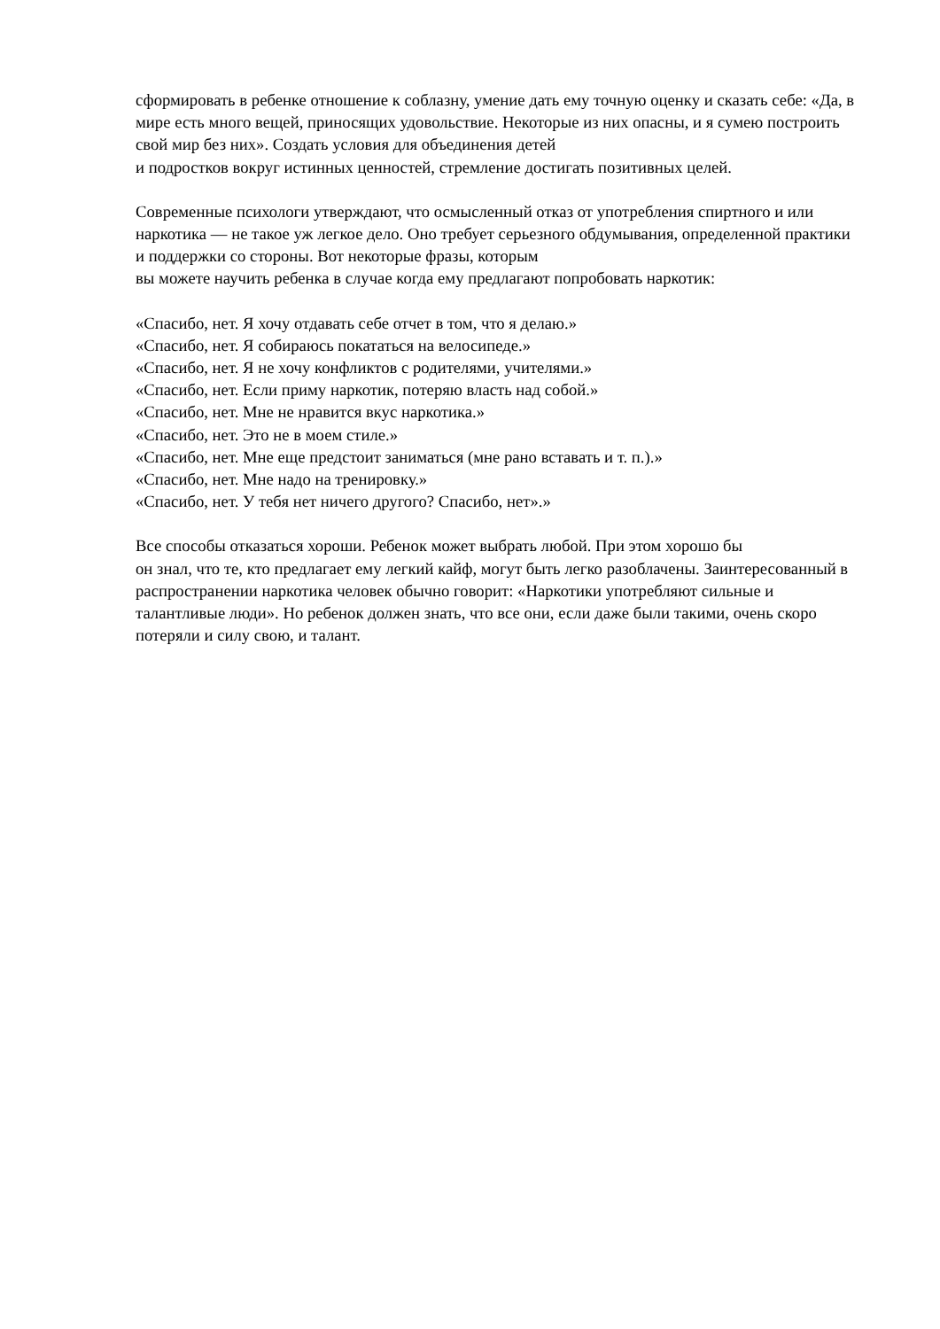сформировать в ребенке отношение к соблазну, умение дать ему точную оценку и сказать себе: «Да, в мире есть много вещей, приносящих удовольствие. Некоторые из них опасны, и я сумею построить свой мир без них». Создать условия для объединения детей
и подростков вокруг истинных ценностей, стремление достигать позитивных целей.
Современные психологи утверждают, что осмысленный отказ от употребления спиртного и или наркотика — не такое уж легкое дело. Оно требует серьезного обдумывания, определенной практики и поддержки со стороны. Вот некоторые фразы, которым
вы можете научить ребенка в случае когда ему предлагают попробовать наркотик:
«Спасибо, нет. Я хочу отдавать себе отчет в том, что я делаю.»
«Спасибо, нет. Я собираюсь покататься на велосипеде.»
«Спасибо, нет. Я не хочу конфликтов с родителями, учителями.»
«Спасибо, нет. Если приму наркотик, потеряю власть над собой.»
«Спасибо, нет. Мне не нравится вкус наркотика.»
«Спасибо, нет. Это не в моем стиле.»
«Спасибо, нет. Мне еще предстоит заниматься (мне рано вставать и т. п.).»
«Спасибо, нет. Мне надо на тренировку.»
«Спасибо, нет. У тебя нет ничего другого? Спасибо, нет».»
Все способы отказаться хороши. Ребенок может выбрать любой. При этом хорошо бы
он знал, что те, кто предлагает ему легкий кайф, могут быть легко разоблачены. Заинтересованный в распространении наркотика человек обычно говорит: «Наркотики употребляют сильные и талантливые люди». Но ребенок должен знать, что все они, если даже были такими, очень скоро потеряли и силу свою, и талант.